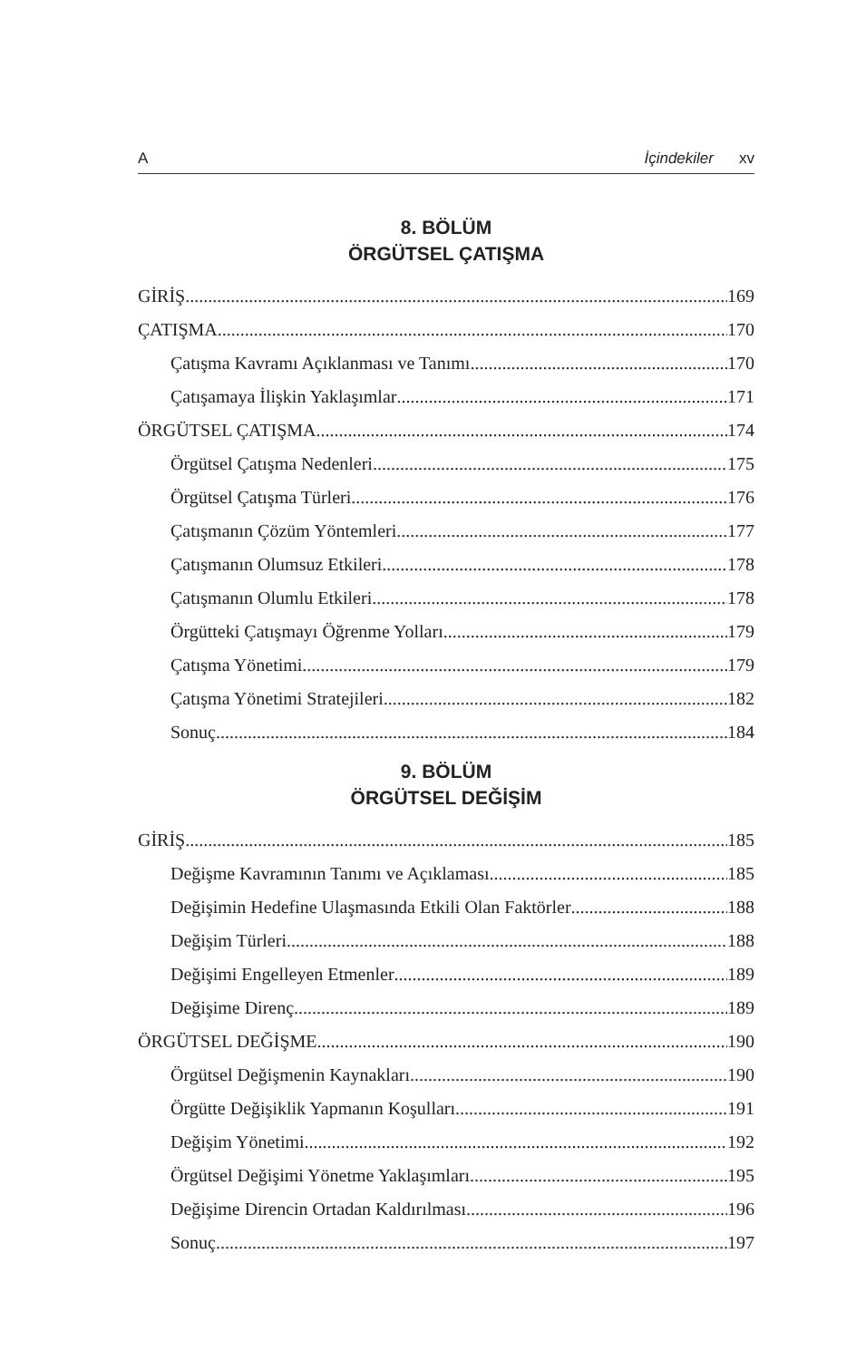A İçindekiler xv
8. BÖLÜM
ÖRGÜTSEL ÇATIŞMA
GİRİŞ 169
ÇATIŞMA 170
Çatışma Kavramı Açıklanması ve Tanımı 170
Çatışamaya İlişkin Yaklaşımlar 171
ÖRGÜTSEL ÇATIŞMA 174
Örgütsel Çatışma Nedenleri 175
Örgütsel Çatışma Türleri 176
Çatışmanın Çözüm Yöntemleri 177
Çatışmanın Olumsuz Etkileri 178
Çatışmanın Olumlu Etkileri 178
Örgütteki Çatışmayı Öğrenme Yolları 179
Çatışma Yönetimi 179
Çatışma Yönetimi Stratejileri 182
Sonuç 184
9. BÖLÜM
ÖRGÜTSEL DEĞİŞİM
GİRİŞ 185
Değişme Kavramının Tanımı ve Açıklaması 185
Değişimin Hedefine Ulaşmasında Etkili Olan Faktörler 188
Değişim Türleri 188
Değişimi Engelleyen Etmenler 189
Değişime Direnç 189
ÖRGÜTSEL DEĞİŞME 190
Örgütsel Değişmenin Kaynakları 190
Örgütte Değişiklik Yapmanın Koşulları 191
Değişim Yönetimi 192
Örgütsel Değişimi Yönetme Yaklaşımları 195
Değişime Direncin Ortadan Kaldırılması 196
Sonuç 197